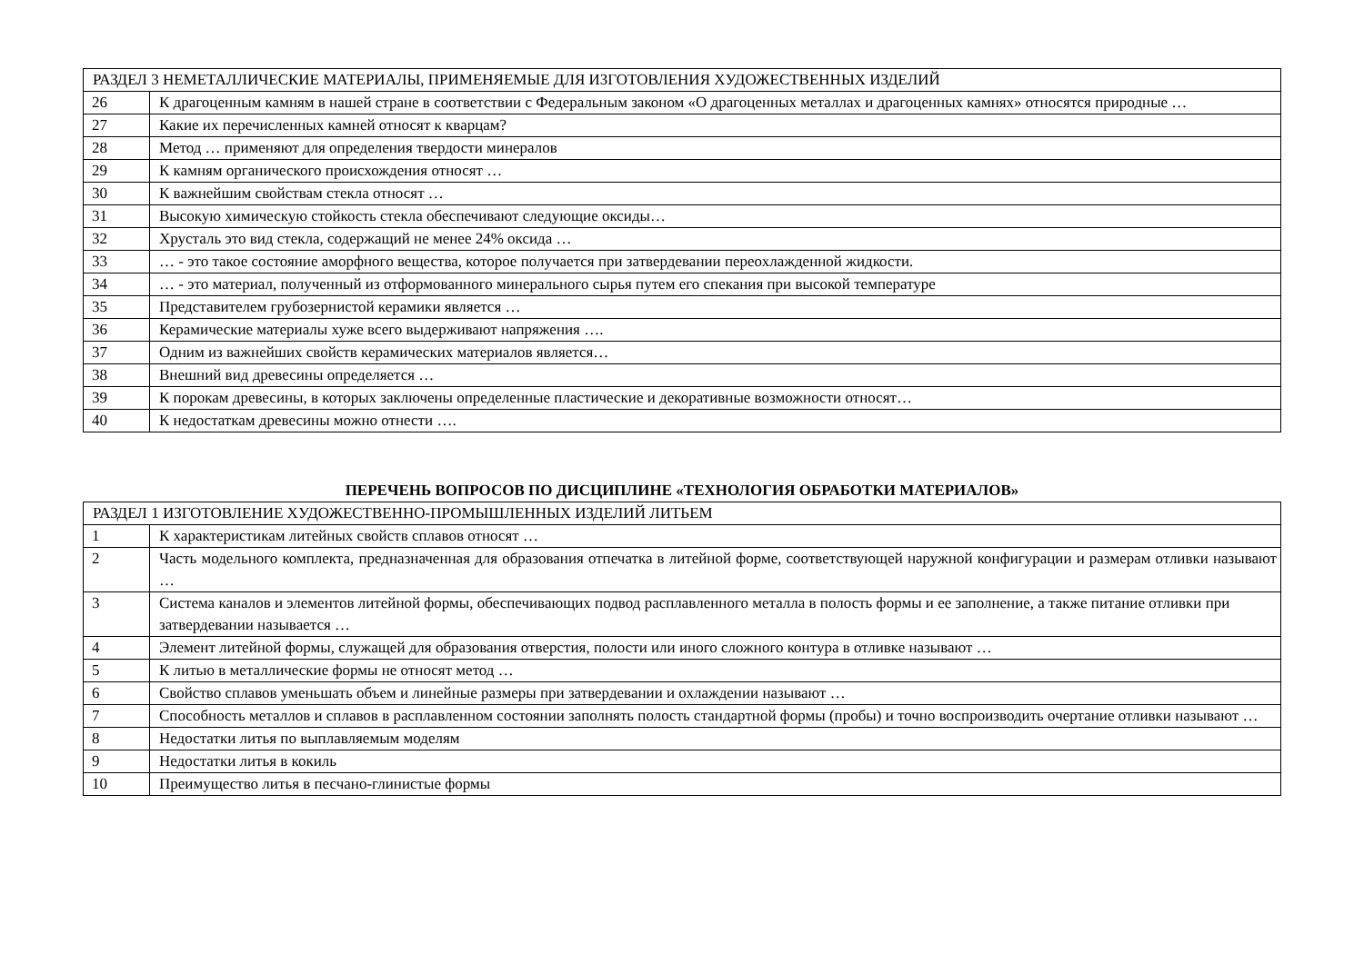| РАЗДЕЛ 3 НЕМЕТАЛЛИЧЕСКИЕ МАТЕРИАЛЫ, ПРИМЕНЯЕМЫЕ ДЛЯ ИЗГОТОВЛЕНИЯ ХУДОЖЕСТВЕННЫХ ИЗДЕЛИЙ | |
| 26 | К драгоценным камням в нашей стране в соответствии с Федеральным законом «О драгоценных металлах и драгоценных камнях» относятся природные … |
| 27 | Какие их перечисленных камней относят к кварцам? |
| 28 | Метод … применяют для определения твердости минералов |
| 29 | К камням органического происхождения относят … |
| 30 | К важнейшим свойствам стекла относят … |
| 31 | Высокую химическую стойкость стекла обеспечивают следующие оксиды… |
| 32 | Хрусталь это вид стекла, содержащий не менее 24% оксида … |
| 33 | … - это такое состояние аморфного вещества, которое получается при затвердевании переохлажденной жидкости. |
| 34 | … - это материал, полученный из отформованного минерального сырья путем его спекания при высокой температуре |
| 35 | Представителем грубозернистой керамики является … |
| 36 | Керамические материалы хуже всего выдерживают напряжения …. |
| 37 | Одним из важнейших свойств керамических материалов является… |
| 38 | Внешний вид древесины определяется … |
| 39 | К порокам древесины, в которых заключены определенные пластические и декоративные возможности относят… |
| 40 | К недостаткам древесины можно отнести …. |
ПЕРЕЧЕНЬ ВОПРОСОВ ПО ДИСЦИПЛИНЕ «ТЕХНОЛОГИЯ ОБРАБОТКИ МАТЕРИАЛОВ»
| РАЗДЕЛ 1 ИЗГОТОВЛЕНИЕ ХУДОЖЕСТВЕННО-ПРОМЫШЛЕННЫХ ИЗДЕЛИЙ ЛИТЬЕМ | |
| 1 | К характеристикам литейных свойств сплавов относят … |
| 2 | Часть модельного комплекта, предназначенная для образования отпечатка в литейной форме, соответствующей наружной конфигурации и размерам отливки называют … |
| 3 | Система каналов и элементов литейной формы, обеспечивающих подвод расплавленного металла в полость формы и ее заполнение, а также питание отливки при затвердевании называется … |
| 4 | Элемент литейной формы, служащей для образования отверстия, полости или иного сложного контура в отливке называют … |
| 5 | К литью в металлические формы не относят метод … |
| 6 | Свойство сплавов уменьшать объем и линейные размеры при затвердевании и охлаждении называют … |
| 7 | Способность металлов и сплавов в расплавленном состоянии заполнять полость стандартной формы (пробы) и точно воспроизводить очертание отливки называют … |
| 8 | Недостатки литья по выплавляемым моделям |
| 9 | Недостатки литья в кокиль |
| 10 | Преимущество литья в песчано-глинистые формы |